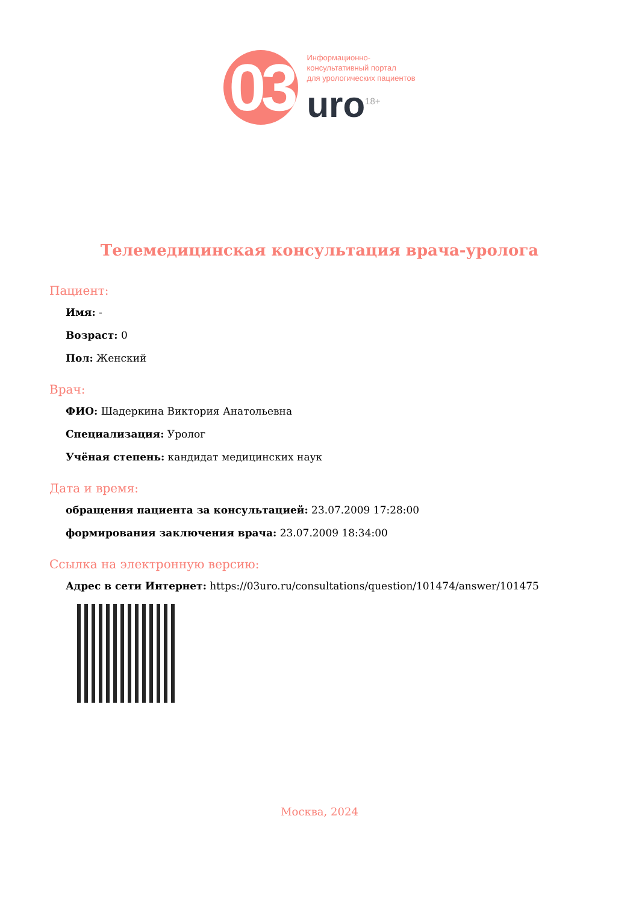03
Информационно-
консультативный портал
для урологических пациентов
uro<sup>18+</sup>
Телемедицинская консультация врача-уролога
Пациент:
Имя: -
Возраст: 0
Пол: Женский
Врач:
ФИО: Шадеркина Виктория Анатольевна
Специализация: Уролог
Учёная степень: кандидат медицинских наук
Дата и время:
обращения пациента за консультацией: 23.07.2009 17:28:00
формирования заключения врача: 23.07.2009 18:34:00
Ссылка на электронную версию:
Адрес в сети Интернет: https://03uro.ru/consultations/question/101474/answer/101475
Москва, 2024